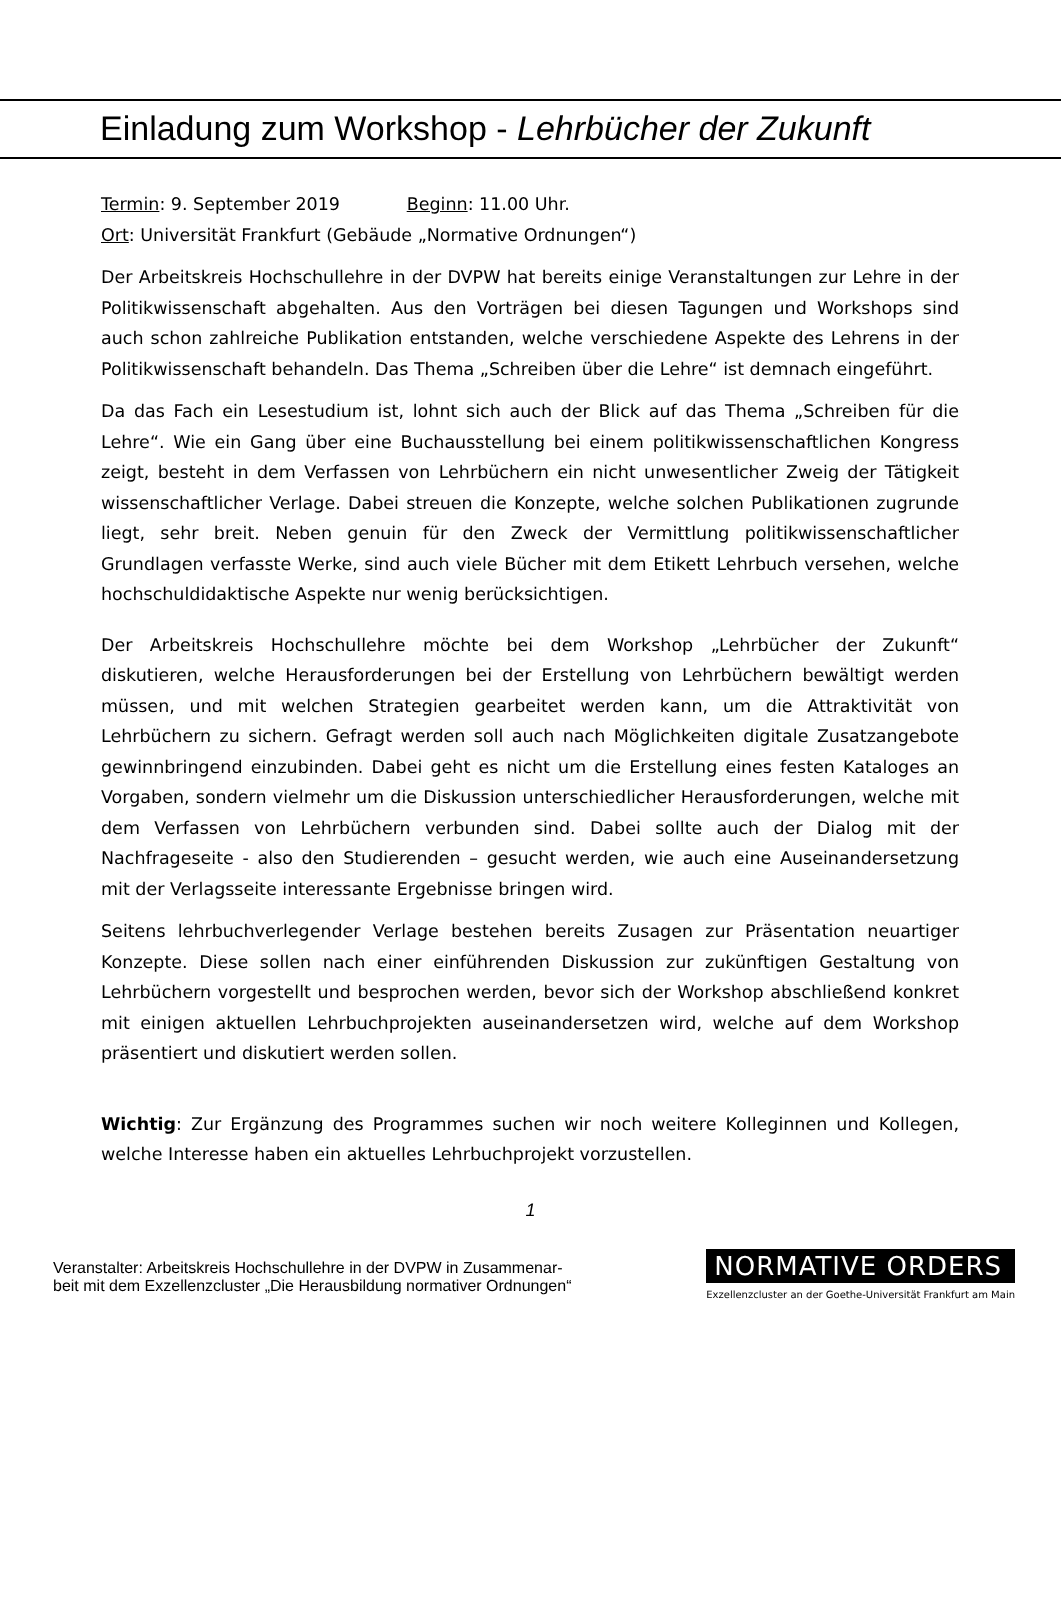Einladung zum Workshop - Lehrbücher der Zukunft
Termin: 9. September 2019 Beginn: 11.00 Uhr.
Ort: Universität Frankfurt (Gebäude „Normative Ordnungen“)
Der Arbeitskreis Hochschullehre in der DVPW hat bereits einige Veranstaltungen zur Lehre in der Politikwissenschaft abgehalten. Aus den Vorträgen bei diesen Tagungen und Workshops sind auch schon zahlreiche Publikation entstanden, welche verschiedene Aspekte des Lehrens in der Politikwissenschaft behandeln. Das Thema „Schreiben über die Lehre“ ist demnach eingeführt.
Da das Fach ein Lesestudium ist, lohnt sich auch der Blick auf das Thema „Schreiben für die Lehre“. Wie ein Gang über eine Buchausstellung bei einem politikwissenschaftlichen Kongress zeigt, besteht in dem Verfassen von Lehrbüchern ein nicht unwesentlicher Zweig der Tätigkeit wissenschaftlicher Verlage. Dabei streuen die Konzepte, welche solchen Publikationen zugrunde liegt, sehr breit. Neben genuin für den Zweck der Vermittlung politikwissenschaftlicher Grundlagen verfasste Werke, sind auch viele Bücher mit dem Etikett Lehrbuch versehen, welche hochschuldidaktische Aspekte nur wenig berücksichtigen.
Der Arbeitskreis Hochschullehre möchte bei dem Workshop „Lehrbücher der Zukunft“ diskutieren, welche Herausforderungen bei der Erstellung von Lehrbüchern bewältigt werden müssen, und mit welchen Strategien gearbeitet werden kann, um die Attraktivität von Lehrbüchern zu sichern. Gefragt werden soll auch nach Möglichkeiten digitale Zusatzangebote gewinnbringend einzubinden. Dabei geht es nicht um die Erstellung eines festen Kataloges an Vorgaben, sondern vielmehr um die Diskussion unterschiedlicher Herausforderungen, welche mit dem Verfassen von Lehrbüchern verbunden sind. Dabei sollte auch der Dialog mit der Nachfrageseite - also den Studierenden – gesucht werden, wie auch eine Auseinandersetzung mit der Verlagsseite interessante Ergebnisse bringen wird.
Seitens lehrbuchverlegender Verlage bestehen bereits Zusagen zur Präsentation neuartiger Konzepte. Diese sollen nach einer einführenden Diskussion zur zukünftigen Gestaltung von Lehrbüchern vorgestellt und besprochen werden, bevor sich der Workshop abschließend konkret mit einigen aktuellen Lehrbuchprojekten auseinandersetzen wird, welche auf dem Workshop präsentiert und diskutiert werden sollen.
Wichtig: Zur Ergänzung des Programmes suchen wir noch weitere Kolleginnen und Kollegen, welche Interesse haben ein aktuelles Lehrbuchprojekt vorzustellen.
1
Veranstalter: Arbeitskreis Hochschullehre in der DVPW in Zusammenar-
beit mit dem Exzellenzcluster „Die Herausbildung normativer Ordnungen“
NORMATIVE ORDERS
Exzellenzcluster an der Goethe-Universität Frankfurt am Main